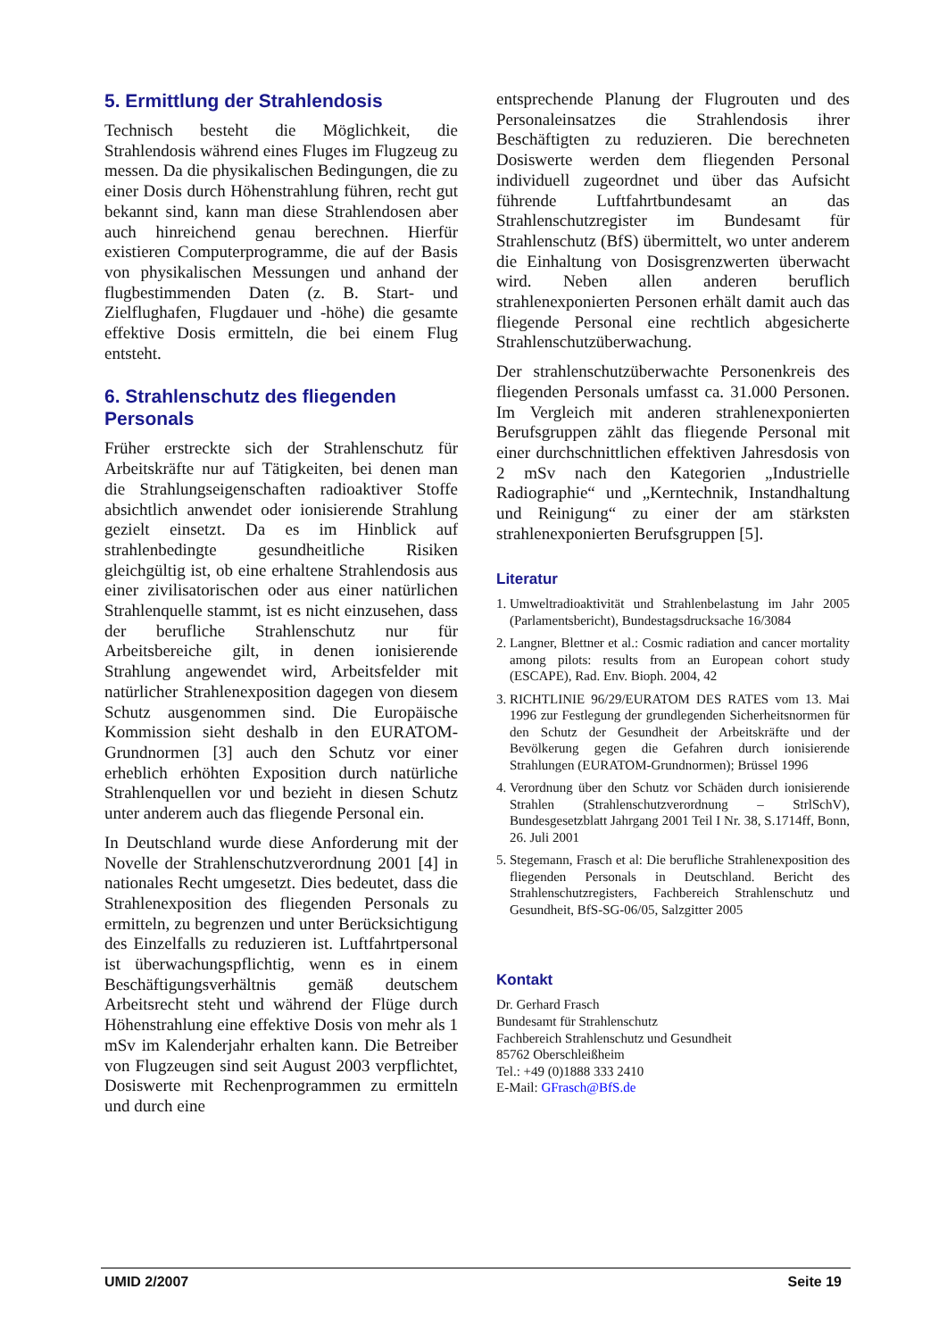5. Ermittlung der Strahlendosis
Technisch besteht die Möglichkeit, die Strahlendosis während eines Fluges im Flugzeug zu messen. Da die physikalischen Bedingungen, die zu einer Dosis durch Höhenstrahlung führen, recht gut bekannt sind, kann man diese Strahlendosen aber auch hinreichend genau berechnen. Hierfür existieren Computerprogramme, die auf der Basis von physikalischen Messungen und anhand der flugbestimmenden Daten (z. B. Start- und Zielflughafen, Flugdauer und -höhe) die gesamte effektive Dosis ermitteln, die bei einem Flug entsteht.
6. Strahlenschutz des fliegenden Personals
Früher erstreckte sich der Strahlenschutz für Arbeitskräfte nur auf Tätigkeiten, bei denen man die Strahlungseigenschaften radioaktiver Stoffe absichtlich anwendet oder ionisierende Strahlung gezielt einsetzt. Da es im Hinblick auf strahlenbedingte gesundheitliche Risiken gleichgültig ist, ob eine erhaltene Strahlendosis aus einer zivilisatorischen oder aus einer natürlichen Strahlenquelle stammt, ist es nicht einzusehen, dass der berufliche Strahlenschutz nur für Arbeitsbereiche gilt, in denen ionisierende Strahlung angewendet wird, Arbeitsfelder mit natürlicher Strahlenexposition dagegen von diesem Schutz ausgenommen sind. Die Europäische Kommission sieht deshalb in den EURATOM-Grundnormen [3] auch den Schutz vor einer erheblich erhöhten Exposition durch natürliche Strahlenquellen vor und bezieht in diesen Schutz unter anderem auch das fliegende Personal ein.
In Deutschland wurde diese Anforderung mit der Novelle der Strahlenschutzverordnung 2001 [4] in nationales Recht umgesetzt. Dies bedeutet, dass die Strahlenexposition des fliegenden Personals zu ermitteln, zu begrenzen und unter Berücksichtigung des Einzelfalls zu reduzieren ist. Luftfahrtpersonal ist überwachungspflichtig, wenn es in einem Beschäftigungsverhältnis gemäß deutschem Arbeitsrecht steht und während der Flüge durch Höhenstrahlung eine effektive Dosis von mehr als 1 mSv im Kalenderjahr erhalten kann. Die Betreiber von Flugzeugen sind seit August 2003 verpflichtet, Dosiswerte mit Rechenprogrammen zu ermitteln und durch eine
entsprechende Planung der Flugrouten und des Personaleinsatzes die Strahlendosis ihrer Beschäftigten zu reduzieren. Die berechneten Dosiswerte werden dem fliegenden Personal individuell zugeordnet und über das Aufsicht führende Luftfahrtbundesamt an das Strahlenschutzregister im Bundesamt für Strahlenschutz (BfS) übermittelt, wo unter anderem die Einhaltung von Dosisgrenzwerten überwacht wird. Neben allen anderen beruflich strahlenexponierten Personen erhält damit auch das fliegende Personal eine rechtlich abgesicherte Strahlenschutzüberwachung.
Der strahlenschutzüberwachte Personenkreis des fliegenden Personals umfasst ca. 31.000 Personen. Im Vergleich mit anderen strahlenexponierten Berufsgruppen zählt das fliegende Personal mit einer durchschnittlichen effektiven Jahresdosis von 2 mSv nach den Kategorien „Industrielle Radiographie“ und „Kerntechnik, Instandhaltung und Reinigung“ zu einer der am stärksten strahlenexponierten Berufsgruppen [5].
Literatur
1. Umweltradioaktivität und Strahlenbelastung im Jahr 2005 (Parlamentsbericht), Bundestagsdrucksache 16/3084
2. Langner, Blettner et al.: Cosmic radiation and cancer mortality among pilots: results from an European cohort study (ESCAPE), Rad. Env. Bioph. 2004, 42
3. RICHTLINIE 96/29/EURATOM DES RATES vom 13. Mai 1996 zur Festlegung der grundlegenden Sicherheitsnormen für den Schutz der Gesundheit der Arbeitskräfte und der Bevölkerung gegen die Gefahren durch ionisierende Strahlungen (EURATOM-Grundnormen); Brüssel 1996
4. Verordnung über den Schutz vor Schäden durch ionisierende Strahlen (Strahlenschutzverordnung – StrlSchV), Bundesgesetzblatt Jahrgang 2001 Teil I Nr. 38, S.1714ff, Bonn, 26. Juli 2001
5. Stegemann, Frasch et al: Die berufliche Strahlenexposition des fliegenden Personals in Deutschland. Bericht des Strahlenschutzregisters, Fachbereich Strahlenschutz und Gesundheit, BfS-SG-06/05, Salzgitter 2005
Kontakt
Dr. Gerhard Frasch
Bundesamt für Strahlenschutz
Fachbereich Strahlenschutz und Gesundheit
85762 Oberschleißheim
Tel.: +49 (0)1888 333 2410
E-Mail: GFrasch@BfS.de
UMID 2/2007 Seite 19